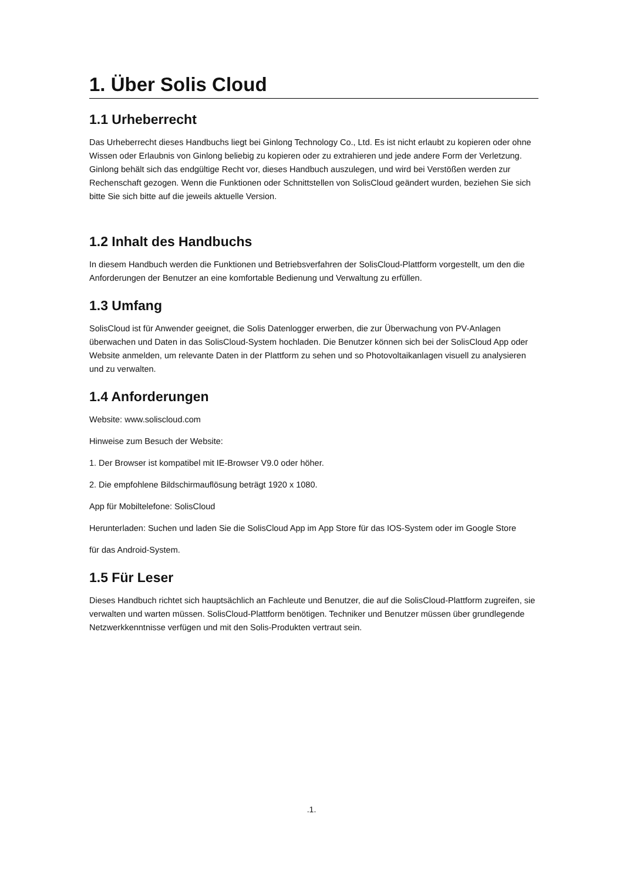1. Über Solis Cloud
1.1 Urheberrecht
Das Urheberrecht dieses Handbuchs liegt bei Ginlong Technology Co., Ltd. Es ist nicht erlaubt zu kopieren oder ohne Wissen oder Erlaubnis von Ginlong beliebig zu kopieren oder zu extrahieren und jede andere Form der Verletzung. Ginlong behält sich das endgültige Recht vor, dieses Handbuch auszulegen, und wird bei Verstößen werden zur Rechenschaft gezogen. Wenn die Funktionen oder Schnittstellen von SolisCloud geändert wurden, beziehen Sie sich bitte Sie sich bitte auf die jeweils aktuelle Version.
1.2 Inhalt des Handbuchs
In diesem Handbuch werden die Funktionen und Betriebsverfahren der SolisCloud-Plattform vorgestellt, um den die Anforderungen der Benutzer an eine komfortable Bedienung und Verwaltung zu erfüllen.
1.3 Umfang
SolisCloud ist für Anwender geeignet, die Solis Datenlogger erwerben, die zur Überwachung von PV-Anlagen überwachen und Daten in das SolisCloud-System hochladen. Die Benutzer können sich bei der SolisCloud App oder Website anmelden, um relevante Daten in der Plattform zu sehen und so Photovoltaikanlagen visuell zu analysieren und zu verwalten.
1.4 Anforderungen
Website: www.soliscloud.com
Hinweise zum Besuch der Website:
1. Der Browser ist kompatibel mit IE-Browser V9.0 oder höher.
2. Die empfohlene Bildschirmauflösung beträgt 1920 x 1080.
App für Mobiltelefone: SolisCloud
Herunterladen: Suchen und laden Sie die SolisCloud App im App Store für das IOS-System oder im Google Store
für das Android-System.
1.5 Für Leser
Dieses Handbuch richtet sich hauptsächlich an Fachleute und Benutzer, die auf die SolisCloud-Plattform zugreifen, sie verwalten und warten müssen. SolisCloud-Plattform benötigen. Techniker und Benutzer müssen über grundlegende Netzwerkkenntnisse verfügen und mit den Solis-Produkten vertraut sein.
.1.